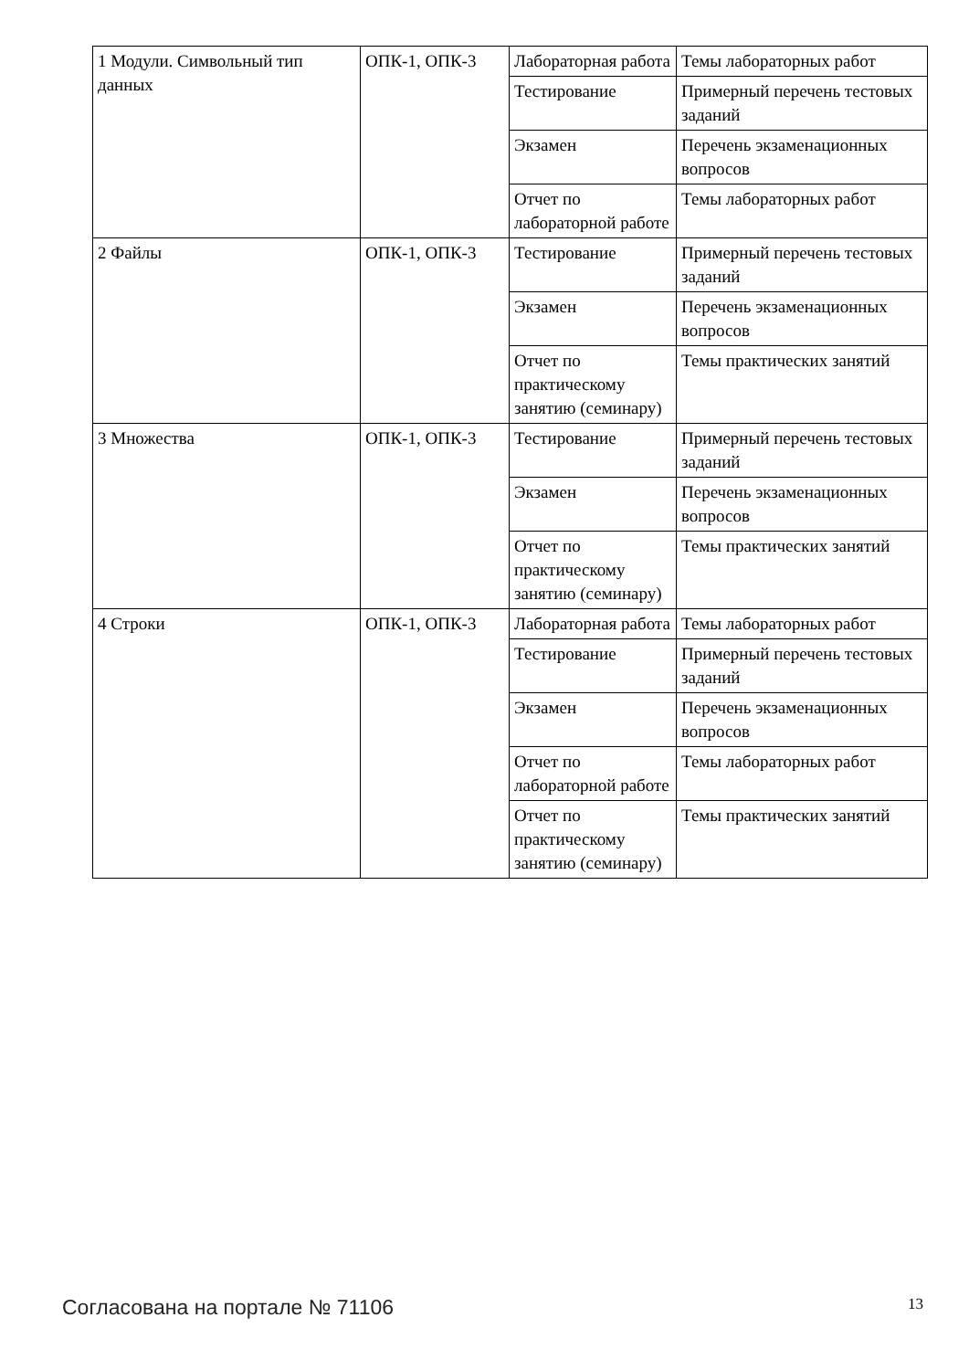| 1 Модули. Символьный тип данных | ОПК-1, ОПК-3 | Лабораторная работа | Темы лабораторных работ |
| | | Тестирование | Примерный перечень тестовых заданий |
| | | Экзамен | Перечень экзаменационных вопросов |
| | | Отчет по лабораторной работе | Темы лабораторных работ |
| 2 Файлы | ОПК-1, ОПК-3 | Тестирование | Примерный перечень тестовых заданий |
| | | Экзамен | Перечень экзаменационных вопросов |
| | | Отчет по практическому занятию (семинару) | Темы практических занятий |
| 3 Множества | ОПК-1, ОПК-3 | Тестирование | Примерный перечень тестовых заданий |
| | | Экзамен | Перечень экзаменационных вопросов |
| | | Отчет по практическому занятию (семинару) | Темы практических занятий |
| 4 Строки | ОПК-1, ОПК-3 | Лабораторная работа | Темы лабораторных работ |
| | | Тестирование | Примерный перечень тестовых заданий |
| | | Экзамен | Перечень экзаменационных вопросов |
| | | Отчет по лабораторной работе | Темы лабораторных работ |
| | | Отчет по практическому занятию (семинару) | Темы практических занятий |
Согласована на портале № 71106 13